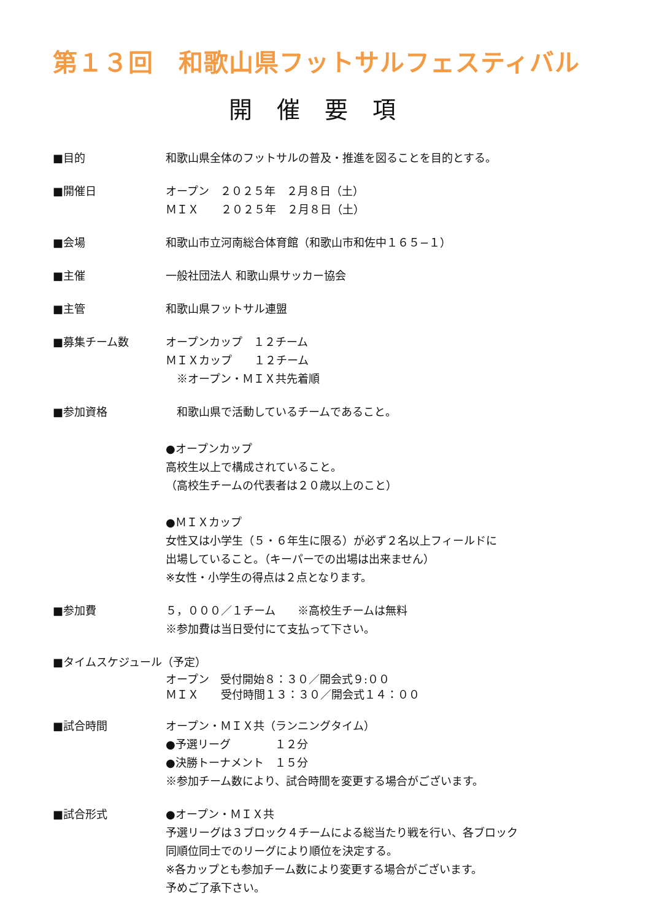第１３回　和歌山県フットサルフェスティバル
開催要項
■目的 和歌山県全体のフットサルの普及・推進を図ることを目的とする。
■開催日 オープン　２０２５年　２月８日（土）
ＭＩＸ　　２０２５年　２月８日（土）
■会場 和歌山市立河南総合体育館（和歌山市和佐中１６５−１）
■主催 一般社団法人 和歌山県サッカー協会
■主管 和歌山県フットサル連盟
■募集チーム数 オープンカップ　１２チーム
ＭＩＸカップ　　１２チーム
　※オープン・ＭＩＸ共先着順
■参加資格 　和歌山県で活動しているチームであること。
●オープンカップ
高校生以上で構成されていること。
（高校生チームの代表者は２０歳以上のこと）
●ＭＩＸカップ
女性又は小学生（５・６年生に限る）が必ず２名以上フィールドに
出場していること。（キーパーでの出場は出来ません）
※女性・小学生の得点は２点となります。
■参加費 ５，０００／１チーム　　※高校生チームは無料
※参加費は当日受付にて支払って下さい。
■タイムスケジュール（予定）
オープン　受付開始８：３０／開会式９:００
ＭＩＸ　　受付時間１３：３０／開会式１４：００
■試合時間 オープン・ＭＩＸ共（ランニングタイム）
●予選リーグ　　　　１２分
●決勝トーナメント　１５分
※参加チーム数により、試合時間を変更する場合がございます。
■試合形式 ●オープン・ＭＩＸ共
予選リーグは３ブロック４チームによる総当たり戦を行い、各ブロック
同順位同士でのリーグにより順位を決定する。
※各カップとも参加チーム数により変更する場合がございます。
予めご了承下さい。